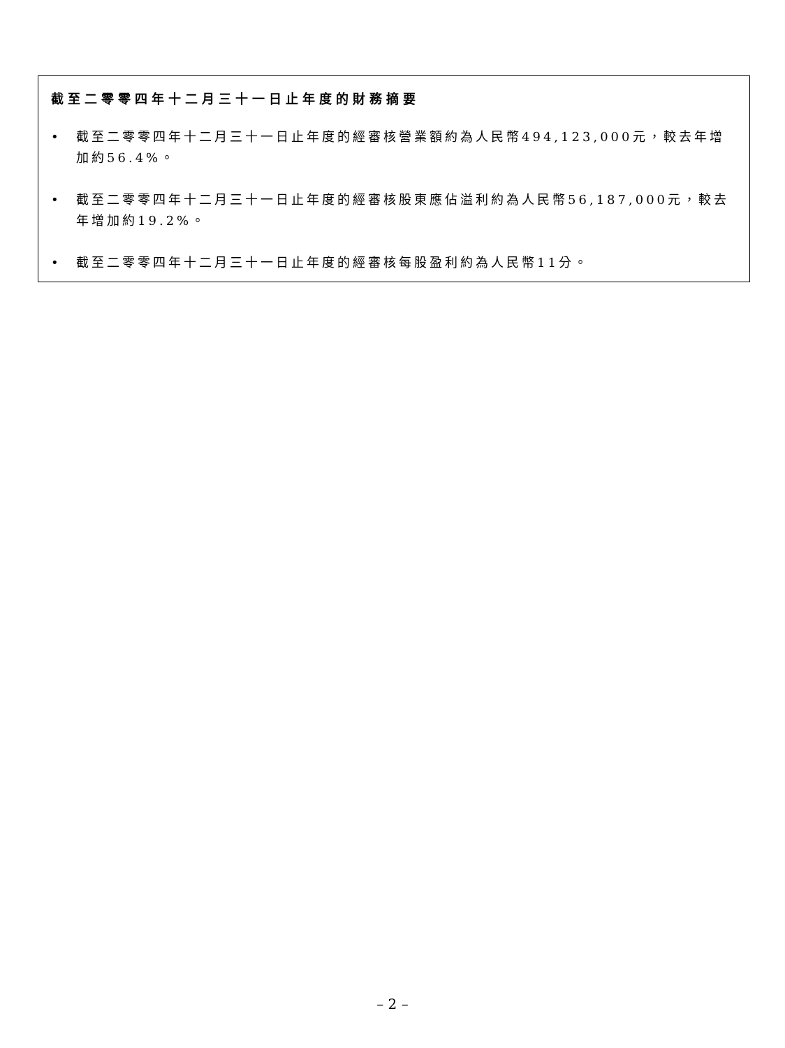截至二零零四年十二月三十一日止年度的財務摘要
• 截至二零零四年十二月三十一日止年度的經審核營業額約為人民幣494,123,000元，較去年增加約56.4%。
• 截至二零零四年十二月三十一日止年度的經審核股東應佔溢利約為人民幣56,187,000元，較去年增加約19.2%。
• 截至二零零四年十二月三十一日止年度的經審核每股盈利約為人民幣11分。
– 2 –